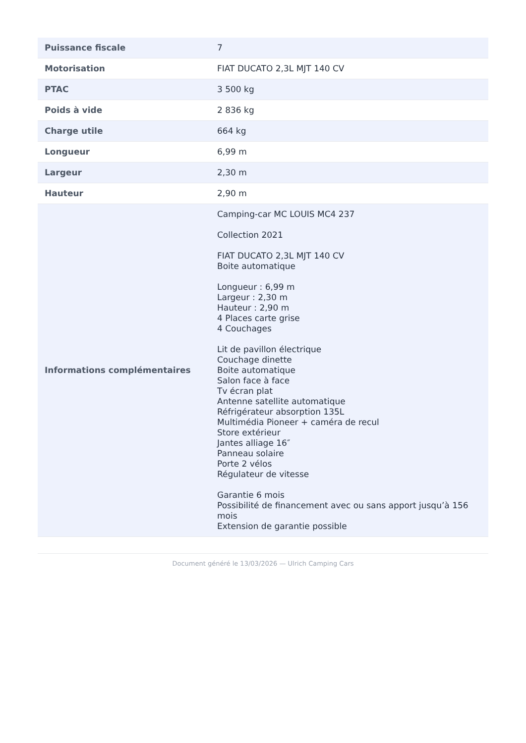| Puissance fiscale | 7 |
| Motorisation | FIAT DUCATO 2,3L MJT 140 CV |
| PTAC | 3 500 kg |
| Poids à vide | 2 836 kg |
| Charge utile | 664 kg |
| Longueur | 6,99 m |
| Largeur | 2,30 m |
| Hauteur | 2,90 m |
| Informations complémentaires | Camping-car MC LOUIS MC4 237 Collection 2021 FIAT DUCATO 2,3L MJT 140 CV Boite automatique Longueur : 6,99 m Largeur : 2,30 m Hauteur : 2,90 m 4 Places carte grise 4 Couchages Lit de pavillon électrique Couchage dinette Boite automatique Salon face à face Tv écran plat Antenne satellite automatique Réfrigérateur absorption 135L Multimédia Pioneer + caméra de recul Store extérieur Jantes alliage 16″ Panneau solaire Porte 2 vélos Régulateur de vitesse Garantie 6 mois Possibilité de financement avec ou sans apport jusqu’à 156 mois Extension de garantie possible |
Document généré le 13/03/2026 — Ulrich Camping Cars